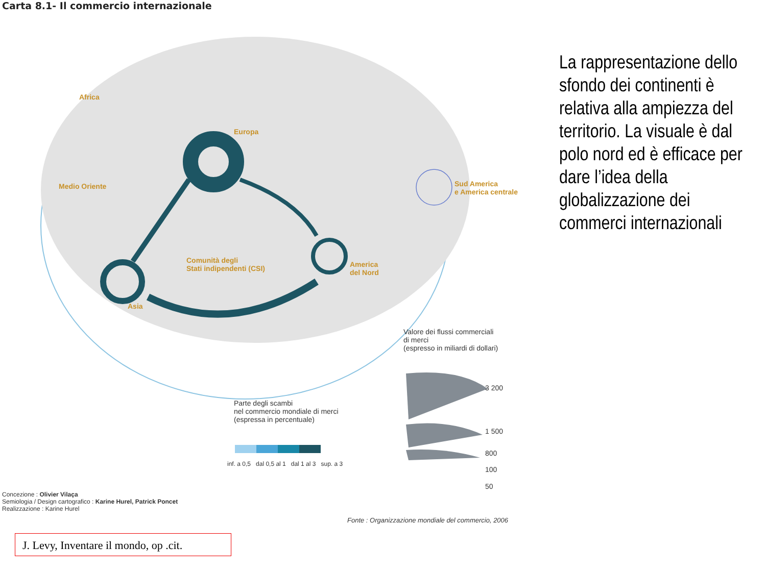Carta 8.1- Il commercio internazionale
Africa
Europa
Medio Oriente
Sud America
e America centrale
Comunità degli
Stati indipendenti (CSI)
America
del Nord
Asia
Valore dei flussi commerciali
di merci
(espresso in miliardi di dollari)
3 200
1 500
800
100
50
Parte degli scambi
nel commercio mondiale di merci
(espressa in percentuale)
inf. a 0,5 dal 0,5 al 1 dal 1 al 3 sup. a 3
Concezione : Olivier Vilaça
Semiologia / Design cartografico : Karine Hurel, Patrick Poncet
Realizzazione : Karine Hurel
Fonte : Organizzazione mondiale del commercio, 2006
La rappresentazione dello sfondo dei continenti è relativa alla ampiezza del territorio. La visuale è dal polo nord ed è efficace per dare l’idea della globalizzazione dei commerci internazionali
J. Levy, Inventare il mondo, op .cit.